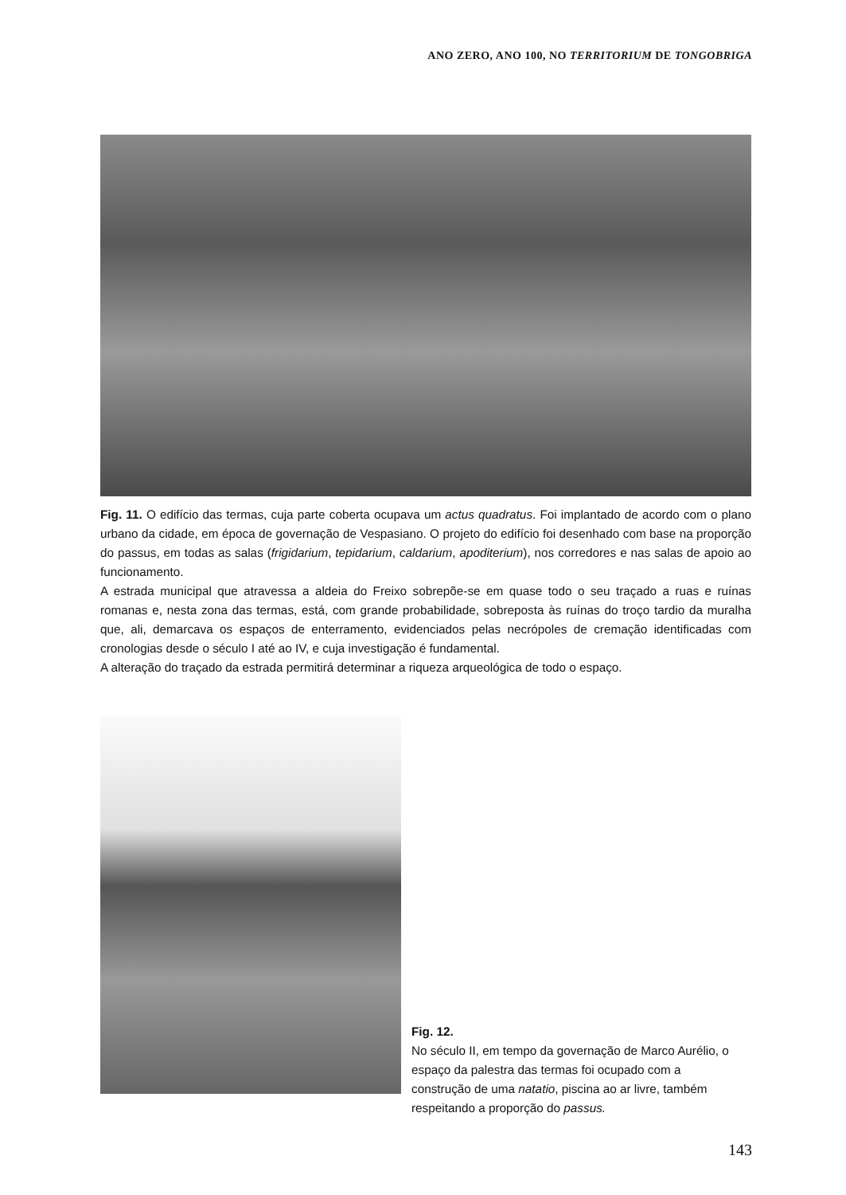ANO ZERO, ANO 100, NO TERRITORIUM DE TONGOBRIGA
Fig. 11. O edifício das termas, cuja parte coberta ocupava um actus quadratus. Foi implantado de acordo com o plano urbano da cidade, em época de governação de Vespasiano. O projeto do edifício foi desenhado com base na proporção do passus, em todas as salas (frigidarium, tepidarium, caldarium, apoditerium), nos corredores e nas salas de apoio ao funcionamento.
A estrada municipal que atravessa a aldeia do Freixo sobrepõe-se em quase todo o seu traçado a ruas e ruínas romanas e, nesta zona das termas, está, com grande probabilidade, sobreposta às ruínas do troço tardio da muralha que, ali, demarcava os espaços de enterramento, evidenciados pelas necrópoles de cremação identificadas com cronologias desde o século I até ao IV, e cuja investigação é fundamental.
A alteração do traçado da estrada permitirá determinar a riqueza arqueológica de todo o espaço.
Fig. 12.
No século II, em tempo da governação de Marco Aurélio, o espaço da palestra das termas foi ocupado com a construção de uma natatio, piscina ao ar livre, também respeitando a proporção do passus.
143